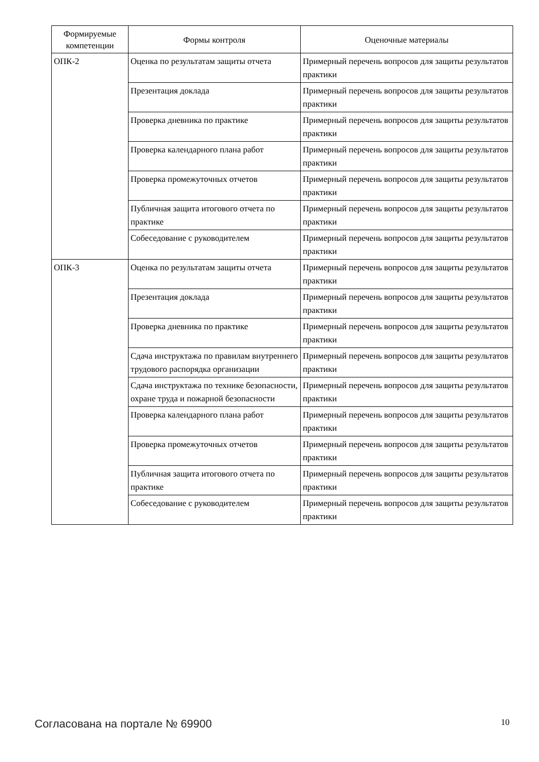| Формируемые компетенции | Формы контроля | Оценочные материалы |
| --- | --- | --- |
| ОПК-2 | Оценка по результатам защиты отчета | Примерный перечень вопросов для защиты результатов практики |
| | Презентация доклада | Примерный перечень вопросов для защиты результатов практики |
| | Проверка дневника по практике | Примерный перечень вопросов для защиты результатов практики |
| | Проверка календарного плана работ | Примерный перечень вопросов для защиты результатов практики |
| | Проверка промежуточных отчетов | Примерный перечень вопросов для защиты результатов практики |
| | Публичная защита итогового отчета по практике | Примерный перечень вопросов для защиты результатов практики |
| | Собеседование с руководителем | Примерный перечень вопросов для защиты результатов практики |
| ОПК-3 | Оценка по результатам защиты отчета | Примерный перечень вопросов для защиты результатов практики |
| | Презентация доклада | Примерный перечень вопросов для защиты результатов практики |
| | Проверка дневника по практике | Примерный перечень вопросов для защиты результатов практики |
| | Сдача инструктажа по правилам внутреннего трудового распорядка организации | Примерный перечень вопросов для защиты результатов практики |
| | Сдача инструктажа по технике безопасности, охране труда и пожарной безопасности | Примерный перечень вопросов для защиты результатов практики |
| | Проверка календарного плана работ | Примерный перечень вопросов для защиты результатов практики |
| | Проверка промежуточных отчетов | Примерный перечень вопросов для защиты результатов практики |
| | Публичная защита итогового отчета по практике | Примерный перечень вопросов для защиты результатов практики |
| | Собеседование с руководителем | Примерный перечень вопросов для защиты результатов практики |
Согласована на портале № 69900 10